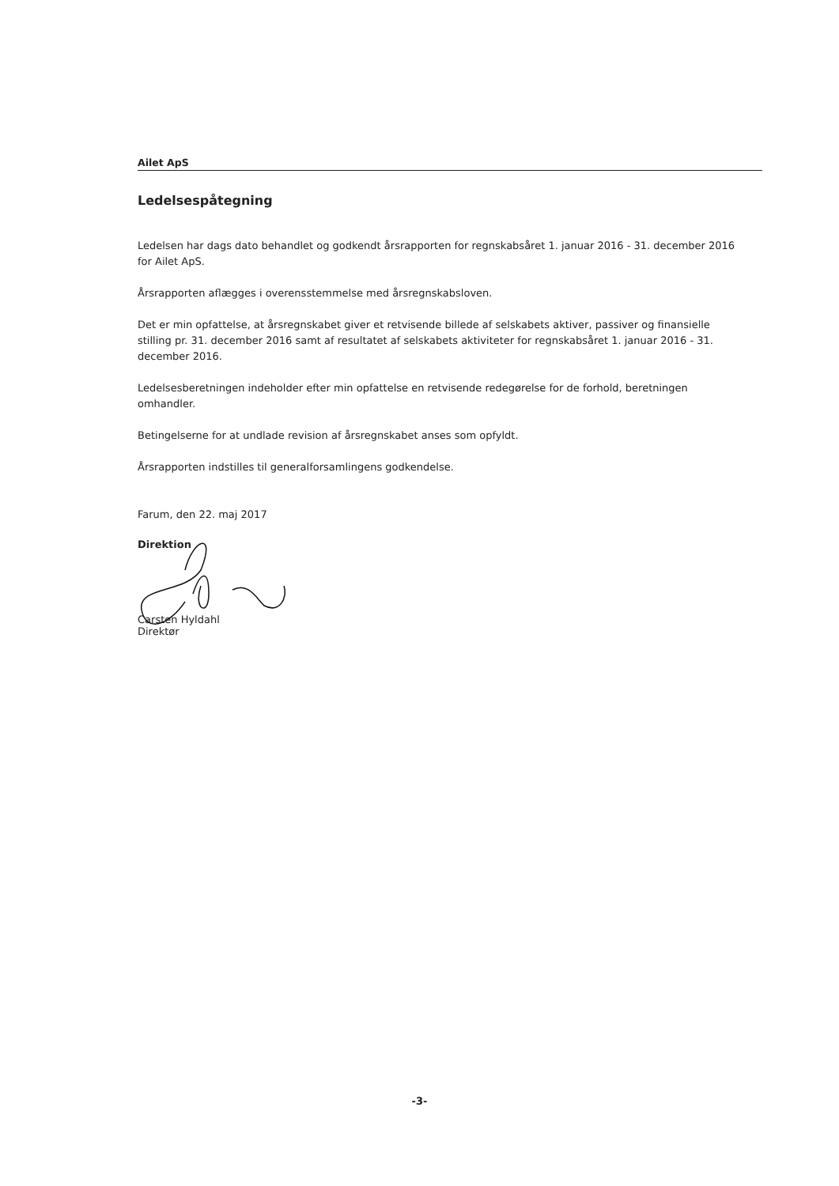Ailet ApS
Ledelsespåtegning
Ledelsen har dags dato behandlet og godkendt årsrapporten for regnskabsåret 1. januar 2016 - 31. december 2016 for Ailet ApS.
Årsrapporten aflægges i overensstemmelse med årsregnskabsloven.
Det er min opfattelse, at årsregnskabet giver et retvisende billede af selskabets aktiver, passiver og finansielle stilling pr. 31. december 2016 samt af resultatet af selskabets aktiviteter for regnskabsåret 1. januar 2016 - 31. december 2016.
Ledelsesberetningen indeholder efter min opfattelse en retvisende redegørelse for de forhold, beretningen omhandler.
Betingelserne for at undlade revision af årsregnskabet anses som opfyldt.
Årsrapporten indstilles til generalforsamlingens godkendelse.
Farum, den 22. maj 2017
Direktion
Carsten Hyldahl
Direktør
-3-